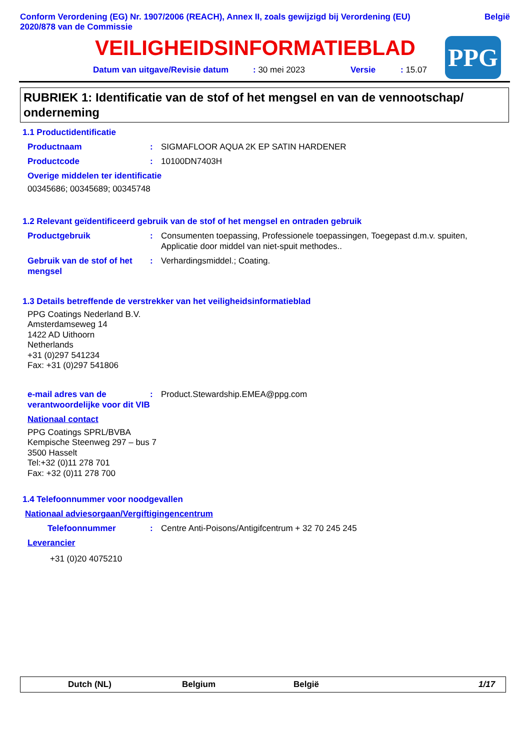Conform Verordening (EG) Nr. 1907/2006 (REACH), Annex II, zoals gewijzigd bij Verordening (EU)
2020/878 van de Commissie
België
VEILIGHEIDSINFORMATIEBLAD
PPG
Datum van uitgave/Revisie datum: 30 mei 2023 Versie: 15.07
RUBRIEK 1: Identificatie van de stof of het mengsel en van de vennootschap/ onderneming
1.1 Productidentificatie
Productnaam : SIGMAFLOOR AQUA 2K EP SATIN HARDENER
Productcode : 10100DN7403H
Overige middelen ter identificatie
00345686; 00345689; 00345748
1.2 Relevant geïdentificeerd gebruik van de stof of het mengsel en ontraden gebruik
Productgebruik : Consumenten toepassing, Professionele toepassingen, Toegepast d.m.v. spuiten, Applicatie door middel van niet-spuit methodes..
Gebruik van de stof of het mengsel
: Verhardingsmiddel.; Coating.
1.3 Details betreffende de verstrekker van het veiligheidsinformatieblad
PPG Coatings Nederland B.V.
Amsterdamseweg 14
1422 AD Uithoorn
Netherlands
+31 (0)297 541234
Fax: +31 (0)297 541806
e-mail adres van de verantwoordelijke voor dit VIB
: Product.Stewardship.EMEA@ppg.com
Nationaal contact
PPG Coatings SPRL/BVBA
Kempische Steenweg 297 – bus 7
3500 Hasselt
Tel:+32 (0)11 278 701
Fax: +32 (0)11 278 700
1.4 Telefoonnummer voor noodgevallen
Nationaal adviesorgaan/Vergiftigingencentrum
Telefoonnummer : Centre Anti-Poisons/Antigifcentrum + 32 70 245 245
Leverancier
+31 (0)20 4075210
Dutch (NL) Belgium België 1/17